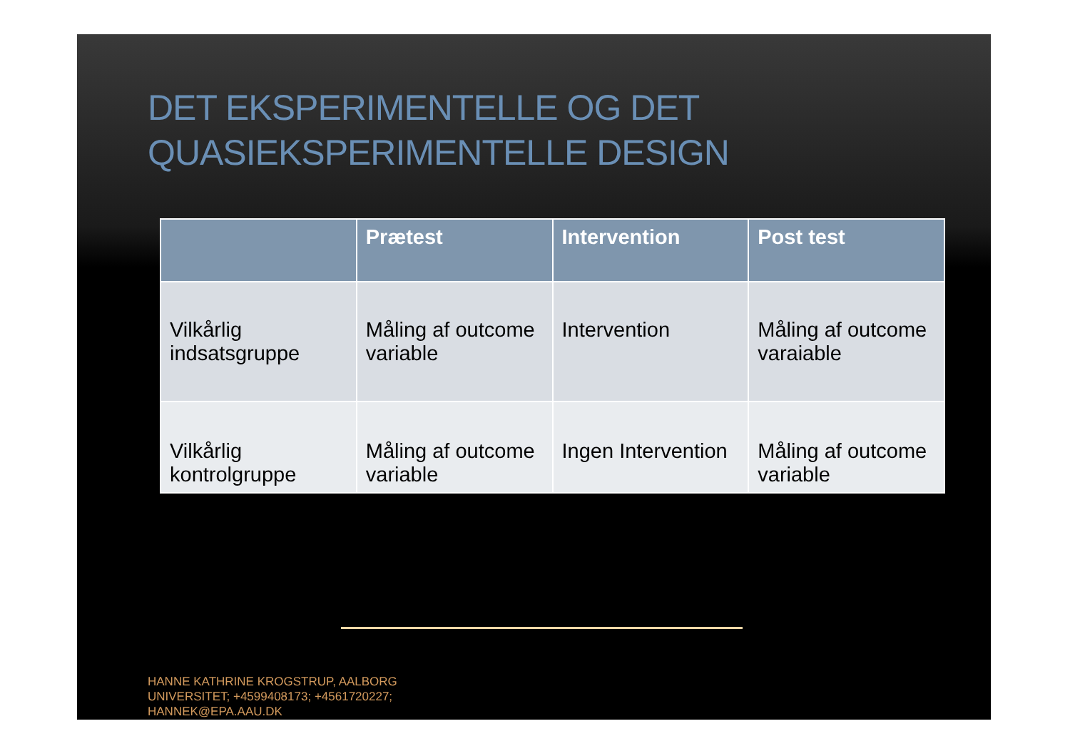DET EKSPERIMENTELLE OG DET
QUASIEKSPERIMENTELLE DESIGN
| | Prætest | Intervention | Post test |
| --- | --- | --- | --- |
| Vilkårlig indsatsgruppe | Måling af outcome variable | Intervention | Måling af outcome varaiable |
| Vilkårlig kontrolgruppe | Måling af outcome variable | Ingen Intervention | Måling af outcome variable |
HANNE KATHRINE KROGSTRUP, AALBORG
UNIVERSITET; +4599408173; +4561720227;
HANNEK@EPA.AAU.DK